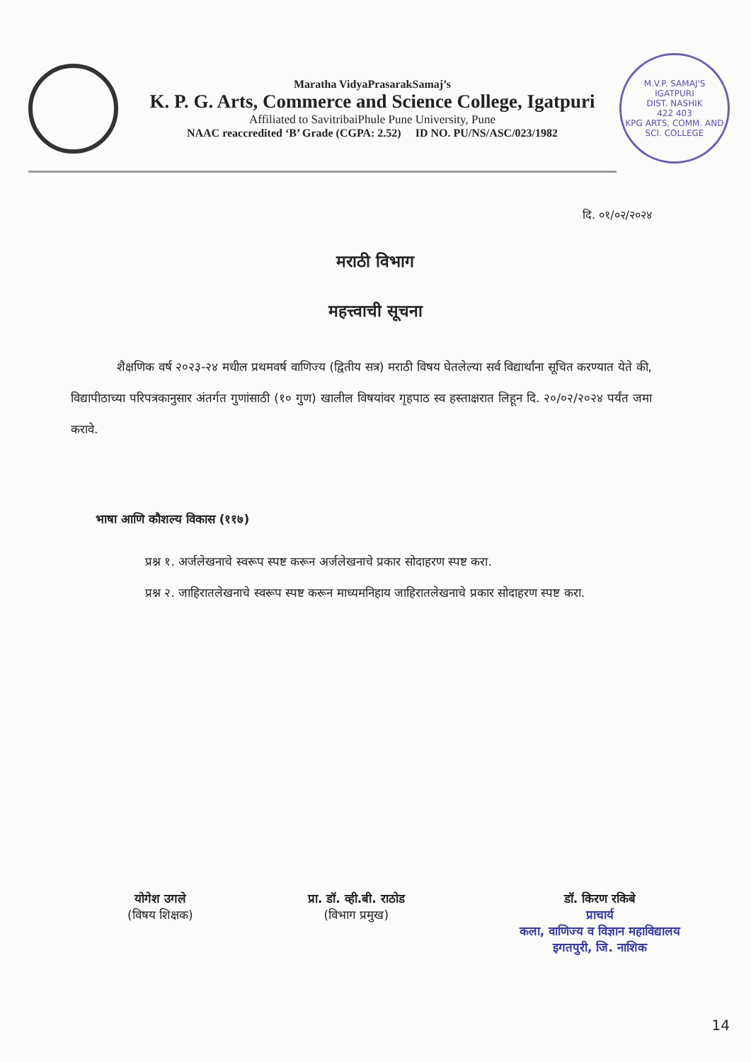Maratha VidyaPrasarakSamaj’s
K. P. G. Arts, Commerce and Science College, Igatpuri
Affiliated to SavitribaiPhule Pune University, Pune
NAAC reaccredited ‘B’ Grade (CGPA: 2.52) ID NO. PU/NS/ASC/023/1982
M.V.P. SAMAJ'S
IGATPURI
DIST. NASHIK
422 403
KPG ARTS, COMM. AND SCI. COLLEGE
दि. ०१/०२/२०२४
मराठी विभाग
महत्त्वाची सूचना
शैक्षणिक वर्ष २०२३-२४ मधील प्रथमवर्ष वाणिज्य (द्वितीय सत्र) मराठी विषय घेतलेल्या सर्व विद्यार्थांना सूचित करण्यात येते की, विद्यापीठाच्या परिपत्रकानुसार अंतर्गत गुणांसाठी (१० गुण) खालील विषयांवर गृहपाठ स्व हस्ताक्षरात लिहून दि. २०/०२/२०२४ पर्यंत जमा करावे.
भाषा आणि कौशल्य विकास (११७)
प्रश्न १. अर्जलेखनाचे स्वरूप स्पष्ट करून अर्जलेखनाचे प्रकार सोदाहरण स्पष्ट करा.
प्रश्न २. जाहिरातलेखनाचे स्वरूप स्पष्ट करून माध्यमनिहाय जाहिरातलेखनाचे प्रकार सोदाहरण स्पष्ट करा.
योगेश उगले
(विषय शिक्षक)
प्रा. डॉ. व्ही.बी. राठोड
(विभाग प्रमुख)
डॉ. किरण रकिबे
प्राचार्य
कला, वाणिज्य व विज्ञान महाविद्यालय
इगतपुरी, जि. नाशिक
14